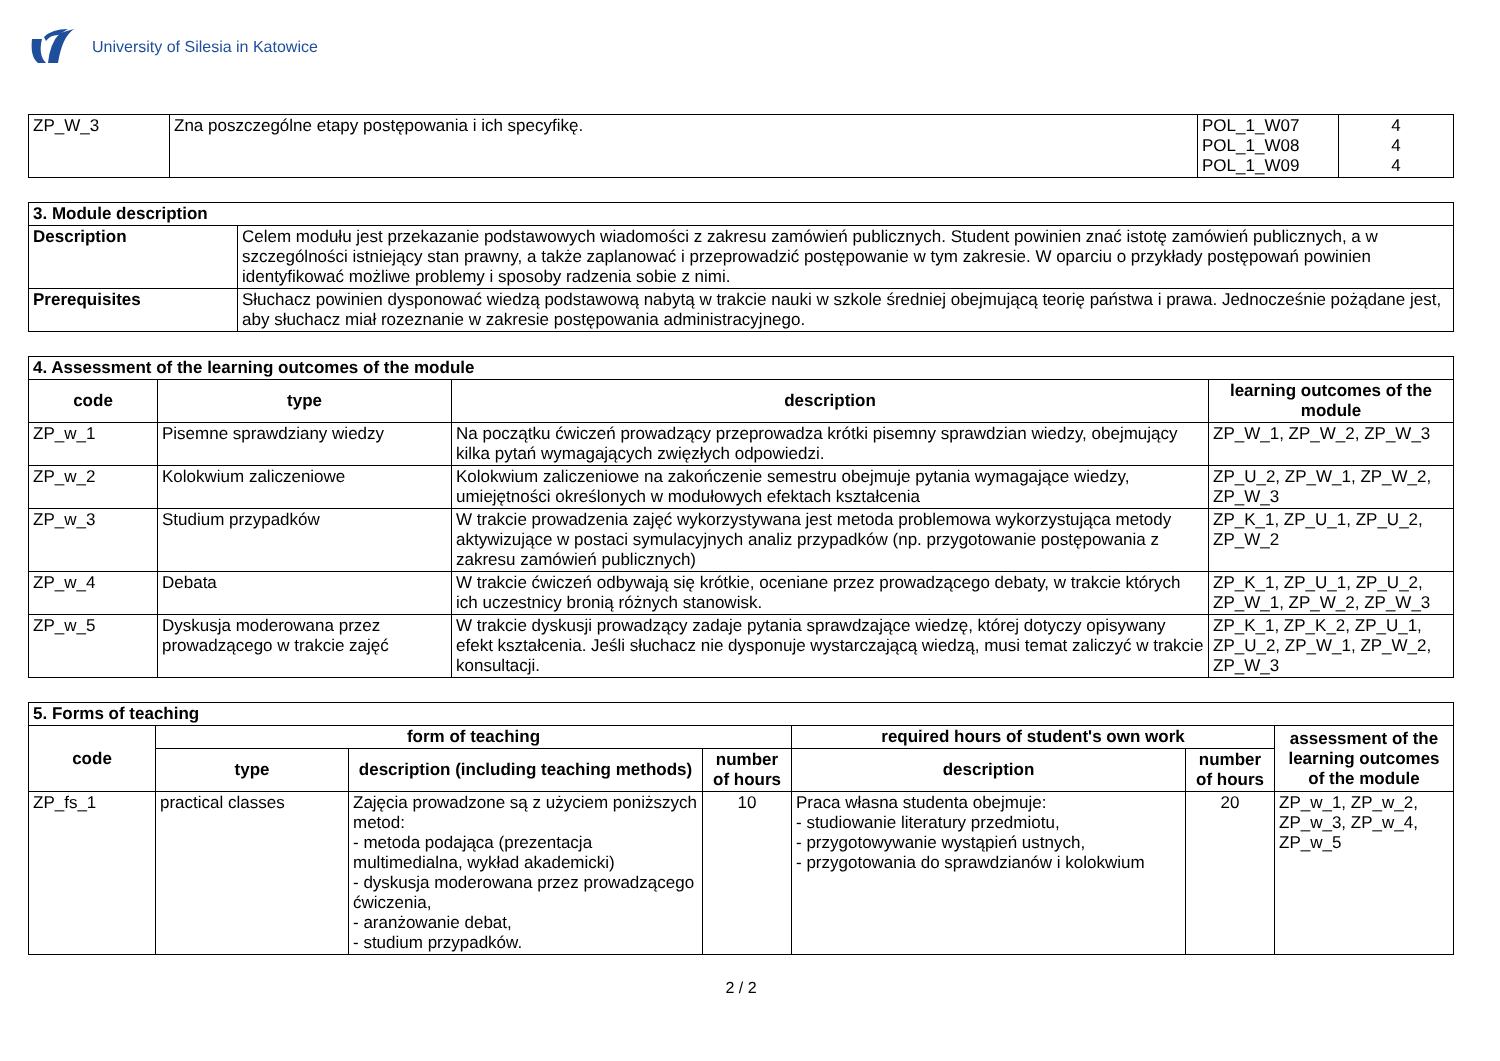University of Silesia in Katowice
| ZP_W_3 | Zna poszczególne etapy postępowania i ich specyfikę. | POL_1_W07 POL_1_W08 POL_1_W09 | 4 4 4 |
| 3. Module description | |
| Description | Celem modułu jest przekazanie podstawowych wiadomości z zakresu zamówień publicznych. Student powinien znać istotę zamówień publicznych, a w szczególności istniejący stan prawny, a także zaplanować i przeprowadzić postępowanie w tym zakresie. W oparciu o przykłady postępowań powinien identyfikować możliwe problemy i sposoby radzenia sobie z nimi. |
| Prerequisites | Słuchacz powinien dysponować wiedzą podstawową nabytą w trakcie nauki w szkole średniej obejmującą teorię państwa i prawa. Jednocześnie pożądane jest, aby słuchacz miał rozeznanie w zakresie postępowania administracyjnego. |
| 4. Assessment of the learning outcomes of the module | | | |
| code | type | description | learning outcomes of the module |
| ZP_w_1 | Pisemne sprawdziany wiedzy | Na początku ćwiczeń prowadzący przeprowadza krótki pisemny sprawdzian wiedzy, obejmujący kilka pytań wymagających zwięzłych odpowiedzi. | ZP_W_1, ZP_W_2, ZP_W_3 |
| ZP_w_2 | Kolokwium zaliczeniowe | Kolokwium zaliczeniowe na zakończenie semestru obejmuje pytania wymagające wiedzy, umiejętności określonych w modułowych efektach kształcenia | ZP_U_2, ZP_W_1, ZP_W_2, ZP_W_3 |
| ZP_w_3 | Studium przypadków | W trakcie prowadzenia zajęć wykorzystywana jest metoda problemowa wykorzystująca metody aktywizujące w postaci symulacyjnych analiz przypadków (np. przygotowanie postępowania z zakresu zamówień publicznych) | ZP_K_1, ZP_U_1, ZP_U_2, ZP_W_2 |
| ZP_w_4 | Debata | W trakcie ćwiczeń odbywają się krótkie, oceniane przez prowadzącego debaty, w trakcie których ich uczestnicy bronią różnych stanowisk. | ZP_K_1, ZP_U_1, ZP_U_2, ZP_W_1, ZP_W_2, ZP_W_3 |
| ZP_w_5 | Dyskusja moderowana przez prowadzącego w trakcie zajęć | W trakcie dyskusji prowadzący zadaje pytania sprawdzające wiedzę, której dotyczy opisywany efekt kształcenia. Jeśli słuchacz nie dysponuje wystarczającą wiedzą, musi temat zaliczyć w trakcie konsultacji. | ZP_K_1, ZP_K_2, ZP_U_1, ZP_U_2, ZP_W_1, ZP_W_2, ZP_W_3 |
| 5. Forms of teaching | | | | | | |
| code | form of teaching | | | required hours of student's own work | | assessment of the learning outcomes of the module |
| | type | description (including teaching methods) | number of hours | description | number of hours | |
| ZP_fs_1 | practical classes | Zajęcia prowadzone są z użyciem poniższych metod: - metoda podająca (prezentacja multimedialna, wykład akademicki) - dyskusja moderowana przez prowadzącego ćwiczenia, - aranżowanie debat, - studium przypadków. | 10 | Praca własna studenta obejmuje: - studiowanie literatury przedmiotu, - przygotowywanie wystąpień ustnych, - przygotowania do sprawdzianów i kolokwium | 20 | ZP_w_1, ZP_w_2, ZP_w_3, ZP_w_4, ZP_w_5 |
2 / 2